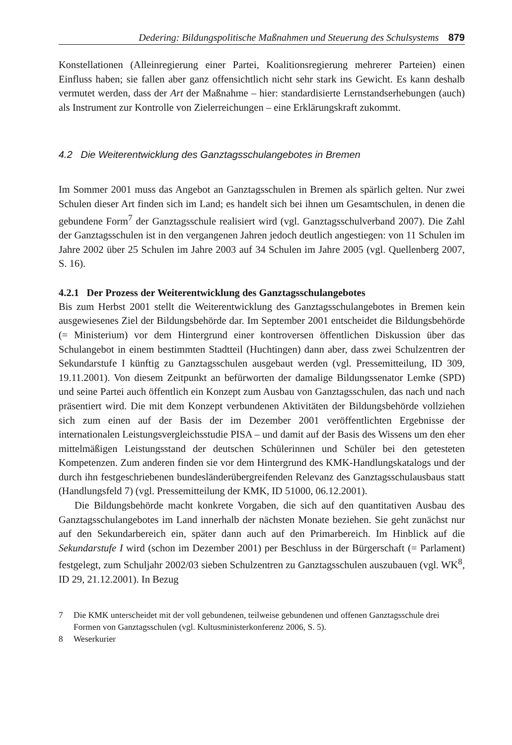Dedering: Bildungspolitische Maßnahmen und Steuerung des Schulsystems 879
Konstellationen (Alleinregierung einer Partei, Koalitionsregierung mehrerer Parteien) einen Einfluss haben; sie fallen aber ganz offensichtlich nicht sehr stark ins Gewicht. Es kann deshalb vermutet werden, dass der Art der Maßnahme – hier: standardisierte Lernstandserhebungen (auch) als Instrument zur Kontrolle von Zielerreichungen – eine Erklärungskraft zukommt.
4.2 Die Weiterentwicklung des Ganztagsschulangebotes in Bremen
Im Sommer 2001 muss das Angebot an Ganztagsschulen in Bremen als spärlich gelten. Nur zwei Schulen dieser Art finden sich im Land; es handelt sich bei ihnen um Gesamtschulen, in denen die gebundene Form<sup>7</sup> der Ganztagsschule realisiert wird (vgl. Ganztagsschulverband 2007). Die Zahl der Ganztagsschulen ist in den vergangenen Jahren jedoch deutlich angestiegen: von 11 Schulen im Jahre 2002 über 25 Schulen im Jahre 2003 auf 34 Schulen im Jahre 2005 (vgl. Quellenberg 2007, S. 16).
4.2.1 Der Prozess der Weiterentwicklung des Ganztagsschulangebotes
Bis zum Herbst 2001 stellt die Weiterentwicklung des Ganztagsschulangebotes in Bremen kein ausgewiesenes Ziel der Bildungsbehörde dar. Im September 2001 entscheidet die Bildungsbehörde (= Ministerium) vor dem Hintergrund einer kontroversen öffentlichen Diskussion über das Schulangebot in einem bestimmten Stadtteil (Huchtingen) dann aber, dass zwei Schulzentren der Sekundarstufe I künftig zu Ganztagsschulen ausgebaut werden (vgl. Pressemitteilung, ID 309, 19.11.2001). Von diesem Zeitpunkt an befürworten der damalige Bildungssenator Lemke (SPD) und seine Partei auch öffentlich ein Konzept zum Ausbau von Ganztagsschulen, das nach und nach präsentiert wird. Die mit dem Konzept verbundenen Aktivitäten der Bildungsbehörde vollziehen sich zum einen auf der Basis der im Dezember 2001 veröffentlichten Ergebnisse der internationalen Leistungsvergleichsstudie PISA – und damit auf der Basis des Wissens um den eher mittelmäßigen Leistungsstand der deutschen Schülerinnen und Schüler bei den getesteten Kompetenzen. Zum anderen finden sie vor dem Hintergrund des KMK-Handlungskatalogs und der durch ihn festgeschriebenen bundesländerübergreifenden Relevanz des Ganztagsschulausbaus statt (Handlungsfeld 7) (vgl. Pressemitteilung der KMK, ID 51000, 06.12.2001).
Die Bildungsbehörde macht konkrete Vorgaben, die sich auf den quantitativen Ausbau des Ganztagsschulangebotes im Land innerhalb der nächsten Monate beziehen. Sie geht zunächst nur auf den Sekundarbereich ein, später dann auch auf den Primarbereich. Im Hinblick auf die Sekundarstufe I wird (schon im Dezember 2001) per Beschluss in der Bürgerschaft (= Parlament) festgelegt, zum Schuljahr 2002/03 sieben Schulzentren zu Ganztagsschulen auszubauen (vgl. WK<sup>8</sup>, ID 29, 21.12.2001). In Bezug
7 Die KMK unterscheidet mit der voll gebundenen, teilweise gebundenen und offenen Ganztagsschule drei Formen von Ganztagsschulen (vgl. Kultusministerkonferenz 2006, S. 5).
8 Weserkurier